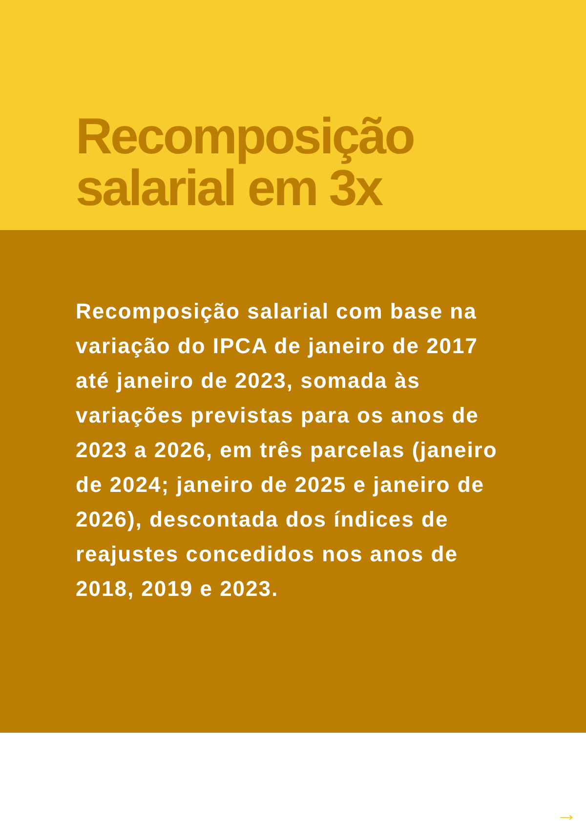Recomposição
salarial em 3x
Recomposição salarial com base na variação do IPCA de janeiro de 2017 até janeiro de 2023, somada às variações previstas para os anos de 2023 a 2026, em três parcelas (janeiro de 2024; janeiro de 2025 e janeiro de 2026), descontada dos índices de reajustes concedidos nos anos de 2018, 2019 e 2023.
→